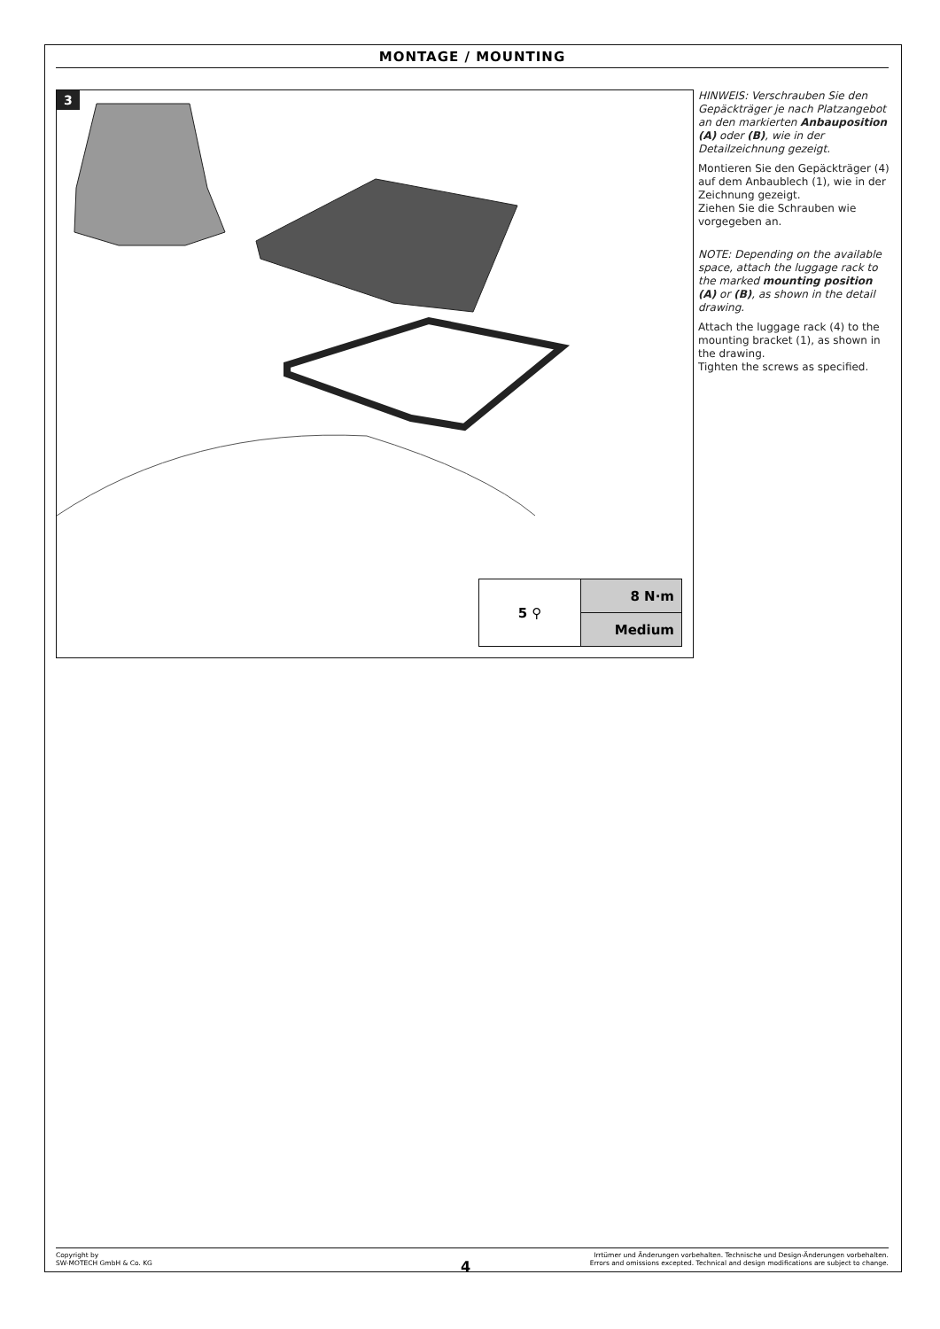MONTAGE / MOUNTING
3
5 ⚲ 8 N·m
Medium
HINWEIS: Verschrauben Sie den Gepäckträger je nach Platzangebot an den markierten Anbauposition (A) oder (B), wie in der Detailzeichnung gezeigt.
Montieren Sie den Gepäckträger (4) auf dem Anbaublech (1), wie in der Zeichnung gezeigt.
Ziehen Sie die Schrauben wie vorgegeben an.
NOTE: Depending on the available space, attach the luggage rack to the marked mounting position (A) or (B), as shown in the detail drawing.
Attach the luggage rack (4) to the mounting bracket (1), as shown in the drawing.
Tighten the screws as specified.
Copyright by
SW-MOTECH GmbH & Co. KG
Irrtümer und Änderungen vorbehalten. Technische und Design-Änderungen vorbehalten.
Errors and omissions excepted. Technical and design modifications are subject to change.
4